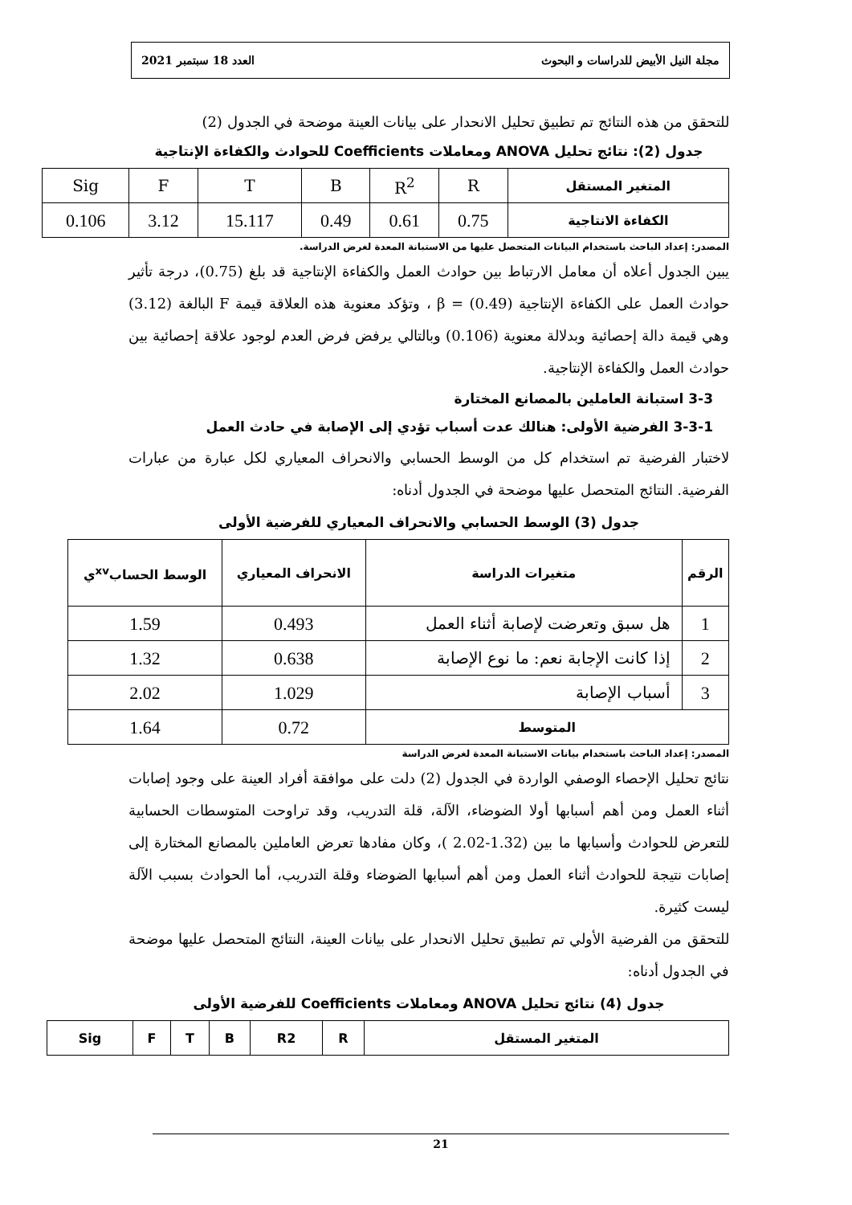مجلة النيل الأبيض للدراسات و البحوث العدد 18 سبتمبر 2021
للتحقق من هذه النتائج تم تطبيق تحليل الانحدار على بيانات العينة موضحة في الجدول (2)
جدول (2): نتائج تحليل ANOVA ومعاملات Coefficients للحوادث والكفاءة الإنتاجية
| المتغير المستقل | R | R<sup>2</sup> | B | T | F | Sig |
| الكفاءة الانتاجية | 0.75 | 0.61 | 0.49 | 15.117 | 3.12 | 0.106 |
المصدر: إعداد الباحث باستخدام البيانات المتحصل عليها من الاستبانة المعدة لغرض الدراسة.
يبين الجدول أعلاه أن معامل الارتباط بين حوادث العمل والكفاءة الإنتاجية قد بلغ (0.75)، درجة تأثير حوادث العمل على الكفاءة الإنتاجية (0.49) = β ، وتؤكد معنوية هذه العلاقة قيمة F البالغة (3.12) وهي قيمة دالة إحصائية وبدلالة معنوية (0.106) وبالتالي يرفض فرض العدم لوجود علاقة إحصائية بين حوادث العمل والكفاءة الإنتاجية.
3-3 استبانة العاملين بالمصانع المختارة
3-3-1 الفرضية الأولى: هنالك عدت أسباب تؤدي إلى الإصابة في حادث العمل
لاختبار الفرضية تم استخدام كل من الوسط الحسابي والانحراف المعياري لكل عبارة من عبارات الفرضية. النتائج المتحصل عليها موضحة في الجدول أدناه:
جدول (3) الوسط الحسابي والانحراف المعياري للفرضية الأولى
| الرقم | متغيرات الدراسة | الانحراف المعياري | الوسط الحساب<sup>xv</sup>ي |
| --- | --- | --- | --- |
| 1 | هل سبق وتعرضت لإصابة أثناء العمل | 0.493 | 1.59 |
| 2 | إذا كانت الإجابة نعم: ما نوع الإصابة | 0.638 | 1.32 |
| 3 | أسباب الإصابة | 1.029 | 2.02 |
| المتوسط | | 0.72 | 1.64 |
المصدر: إعداد الباحث باستخدام بيانات الاستبانة المعدة لغرض الدراسة
نتائج تحليل الإحصاء الوصفي الواردة في الجدول (2) دلت على موافقة أفراد العينة على وجود إصابات أثناء العمل ومن أهم أسبابها أولا الضوضاء، الآلة، قلة التدريب، وقد تراوحت المتوسطات الحسابية للتعرض للحوادث وأسبابها ما بين (1.32-2.02 )، وكان مفادها تعرض العاملين بالمصانع المختارة إلى إصابات نتيجة للحوادث أثناء العمل ومن أهم أسبابها الضوضاء وقلة التدريب، أما الحوادث بسبب الآلة ليست كثيرة.
للتحقق من الفرضية الأولي تم تطبيق تحليل الانحدار على بيانات العينة، النتائج المتحصل عليها موضحة في الجدول أدناه:
جدول (4) نتائج تحليل ANOVA ومعاملات Coefficients للفرضية الأولى
| المتغير المستقل | R | R2 | B | T | F | Sig |
| --- | --- | --- | --- | --- | --- | --- |
21